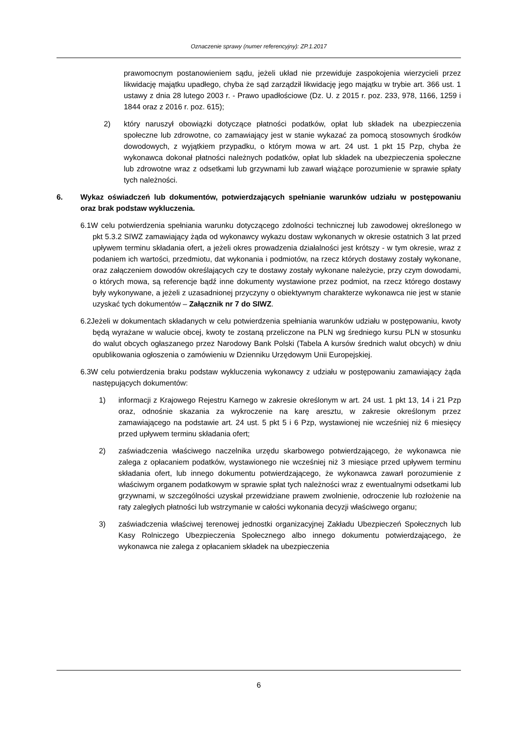Oznaczenie sprawy (numer referencyjny): ZP.1.2017
prawomocnym postanowieniem sądu, jeżeli układ nie przewiduje zaspokojenia wierzycieli przez likwidację majątku upadłego, chyba że sąd zarządził likwidację jego majątku w trybie art. 366 ust. 1 ustawy z dnia 28 lutego 2003 r. - Prawo upadłościowe (Dz. U. z 2015 r. poz. 233, 978, 1166, 1259 i 1844 oraz z 2016 r. poz. 615);
2) który naruszył obowiązki dotyczące płatności podatków, opłat lub składek na ubezpieczenia społeczne lub zdrowotne, co zamawiający jest w stanie wykazać za pomocą stosownych środków dowodowych, z wyjątkiem przypadku, o którym mowa w art. 24 ust. 1 pkt 15 Pzp, chyba że wykonawca dokonał płatności należnych podatków, opłat lub składek na ubezpieczenia społeczne lub zdrowotne wraz z odsetkami lub grzywnami lub zawarł wiążące porozumienie w sprawie spłaty tych należności.
6. Wykaz oświadczeń lub dokumentów, potwierdzających spełnianie warunków udziału w postępowaniu oraz brak podstaw wykluczenia.
6.1W celu potwierdzenia spełniania warunku dotyczącego zdolności technicznej lub zawodowej określonego w pkt 5.3.2 SIWZ zamawiający żąda od wykonawcy wykazu dostaw wykonanych w okresie ostatnich 3 lat przed upływem terminu składania ofert, a jeżeli okres prowadzenia działalności jest krótszy - w tym okresie, wraz z podaniem ich wartości, przedmiotu, dat wykonania i podmiotów, na rzecz których dostawy zostały wykonane, oraz załączeniem dowodów określających czy te dostawy zostały wykonane należycie, przy czym dowodami, o których mowa, są referencje bądź inne dokumenty wystawione przez podmiot, na rzecz którego dostawy były wykonywane, a jeżeli z uzasadnionej przyczyny o obiektywnym charakterze wykonawca nie jest w stanie uzyskać tych dokumentów – Załącznik nr 7 do SIWZ.
6.2Jeżeli w dokumentach składanych w celu potwierdzenia spełniania warunków udziału w postępowaniu, kwoty będą wyrażane w walucie obcej, kwoty te zostaną przeliczone na PLN wg średniego kursu PLN w stosunku do walut obcych ogłaszanego przez Narodowy Bank Polski (Tabela A kursów średnich walut obcych) w dniu opublikowania ogłoszenia o zamówieniu w Dzienniku Urzędowym Unii Europejskiej.
6.3W celu potwierdzenia braku podstaw wykluczenia wykonawcy z udziału w postępowaniu zamawiający żąda następujących dokumentów:
1) informacji z Krajowego Rejestru Karnego w zakresie określonym w art. 24 ust. 1 pkt 13, 14 i 21 Pzp oraz, odnośnie skazania za wykroczenie na karę aresztu, w zakresie określonym przez zamawiającego na podstawie art. 24 ust. 5 pkt 5 i 6 Pzp, wystawionej nie wcześniej niż 6 miesięcy przed upływem terminu składania ofert;
2) zaświadczenia właściwego naczelnika urzędu skarbowego potwierdzającego, że wykonawca nie zalega z opłacaniem podatków, wystawionego nie wcześniej niż 3 miesiące przed upływem terminu składania ofert, lub innego dokumentu potwierdzającego, że wykonawca zawarł porozumienie z właściwym organem podatkowym w sprawie spłat tych należności wraz z ewentualnymi odsetkami lub grzywnami, w szczególności uzyskał przewidziane prawem zwolnienie, odroczenie lub rozłożenie na raty zaległych płatności lub wstrzymanie w całości wykonania decyzji właściwego organu;
3) zaświadczenia właściwej terenowej jednostki organizacyjnej Zakładu Ubezpieczeń Społecznych lub Kasy Rolniczego Ubezpieczenia Społecznego albo innego dokumentu potwierdzającego, że wykonawca nie zalega z opłacaniem składek na ubezpieczenia
6